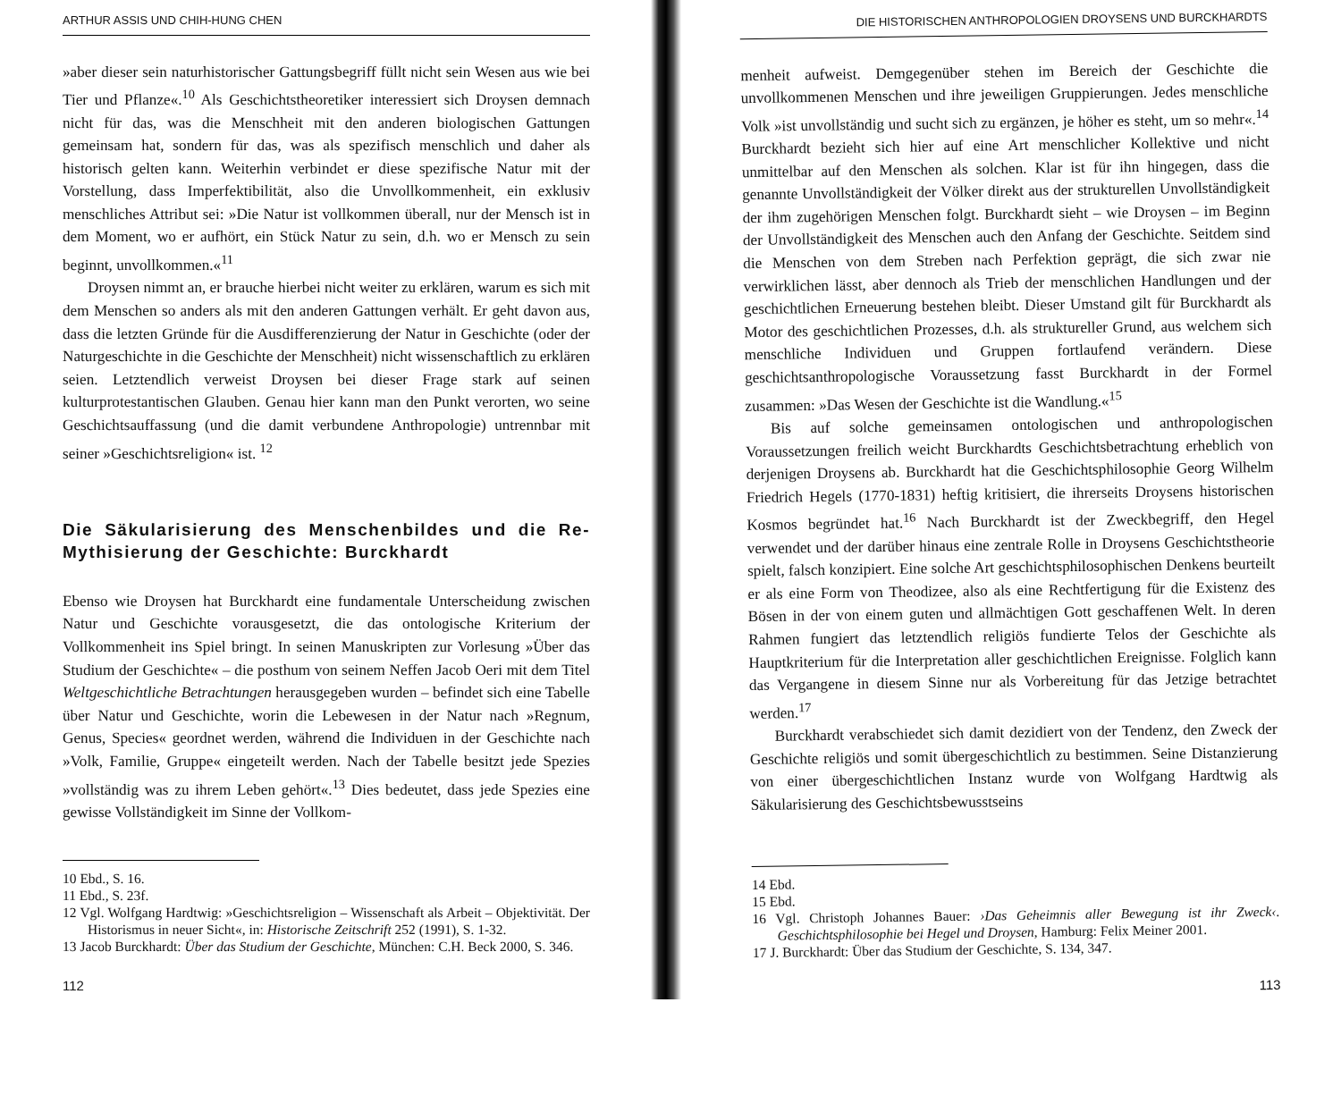ARTHUR ASSIS UND CHIH-HUNG CHEN
»aber dieser sein naturhistorischer Gattungsbegriff füllt nicht sein Wesen aus wie bei Tier und Pflanze«.<sup>10</sup> Als Geschichtstheoretiker interessiert sich Droysen demnach nicht für das, was die Menschheit mit den anderen biologischen Gattungen gemeinsam hat, sondern für das, was als spezifisch menschlich und daher als historisch gelten kann. Weiterhin verbindet er diese spezifische Natur mit der Vorstellung, dass Imperfektibilität, also die Unvollkommenheit, ein exklusiv menschliches Attribut sei: »Die Natur ist vollkommen überall, nur der Mensch ist in dem Moment, wo er aufhört, ein Stück Natur zu sein, d.h. wo er Mensch zu sein beginnt, unvollkommen.«<sup>11</sup>
Droysen nimmt an, er brauche hierbei nicht weiter zu erklären, warum es sich mit dem Menschen so anders als mit den anderen Gattungen verhält. Er geht davon aus, dass die letzten Gründe für die Ausdifferenzierung der Natur in Geschichte (oder der Naturgeschichte in die Geschichte der Menschheit) nicht wissenschaftlich zu erklären seien. Letztendlich verweist Droysen bei dieser Frage stark auf seinen kulturprotestantischen Glauben. Genau hier kann man den Punkt verorten, wo seine Geschichtsauffassung (und die damit verbundene Anthropologie) untrennbar mit seiner »Geschichtsreligion« ist. <sup>12</sup>
Die Säkularisierung des Menschenbildes und die Re-Mythisierung der Geschichte: Burckhardt
Ebenso wie Droysen hat Burckhardt eine fundamentale Unterscheidung zwischen Natur und Geschichte vorausgesetzt, die das ontologische Kriterium der Vollkommenheit ins Spiel bringt. In seinen Manuskripten zur Vorlesung »Über das Studium der Geschichte« – die posthum von seinem Neffen Jacob Oeri mit dem Titel Weltgeschichtliche Betrachtungen herausgegeben wurden – befindet sich eine Tabelle über Natur und Geschichte, worin die Lebewesen in der Natur nach »Regnum, Genus, Species« geordnet werden, während die Individuen in der Geschichte nach »Volk, Familie, Gruppe« eingeteilt werden. Nach der Tabelle besitzt jede Spezies »vollständig was zu ihrem Leben gehört«.<sup>13</sup> Dies bedeutet, dass jede Spezies eine gewisse Vollständigkeit im Sinne der Vollkom-
10 Ebd., S. 16.
11 Ebd., S. 23f.
12 Vgl. Wolfgang Hardtwig: »Geschichtsreligion – Wissenschaft als Arbeit – Objektivität. Der Historismus in neuer Sicht«, in: Historische Zeitschrift 252 (1991), S. 1-32.
13 Jacob Burckhardt: Über das Studium der Geschichte, München: C.H. Beck 2000, S. 346.
112
DIE HISTORISCHEN ANTHROPOLOGIEN DROYSENS UND BURCKHARDTS
menheit aufweist. Demgegenüber stehen im Bereich der Geschichte die unvollkommenen Menschen und ihre jeweiligen Gruppierungen. Jedes menschliche Volk »ist unvollständig und sucht sich zu ergänzen, je höher es steht, um so mehr«.<sup>14</sup> Burckhardt bezieht sich hier auf eine Art menschlicher Kollektive und nicht unmittelbar auf den Menschen als solchen. Klar ist für ihn hingegen, dass die genannte Unvollständigkeit der Völker direkt aus der strukturellen Unvollständigkeit der ihm zugehörigen Menschen folgt. Burckhardt sieht – wie Droysen – im Beginn der Unvollständigkeit des Menschen auch den Anfang der Geschichte. Seitdem sind die Menschen von dem Streben nach Perfektion geprägt, die sich zwar nie verwirklichen lässt, aber dennoch als Trieb der menschlichen Handlungen und der geschichtlichen Erneuerung bestehen bleibt. Dieser Umstand gilt für Burckhardt als Motor des geschichtlichen Prozesses, d.h. als struktureller Grund, aus welchem sich menschliche Individuen und Gruppen fortlaufend verändern. Diese geschichtsanthropologische Voraussetzung fasst Burckhardt in der Formel zusammen: »Das Wesen der Geschichte ist die Wandlung.«<sup>15</sup>
Bis auf solche gemeinsamen ontologischen und anthropologischen Voraussetzungen freilich weicht Burckhardts Geschichtsbetrachtung erheblich von derjenigen Droysens ab. Burckhardt hat die Geschichtsphilosophie Georg Wilhelm Friedrich Hegels (1770-1831) heftig kritisiert, die ihrerseits Droysens historischen Kosmos begründet hat.<sup>16</sup> Nach Burckhardt ist der Zweckbegriff, den Hegel verwendet und der darüber hinaus eine zentrale Rolle in Droysens Geschichtstheorie spielt, falsch konzipiert. Eine solche Art geschichtsphilosophischen Denkens beurteilt er als eine Form von Theodizee, also als eine Rechtfertigung für die Existenz des Bösen in der von einem guten und allmächtigen Gott geschaffenen Welt. In deren Rahmen fungiert das letztendlich religiös fundierte Telos der Geschichte als Hauptkriterium für die Interpretation aller geschichtlichen Ereignisse. Folglich kann das Vergangene in diesem Sinne nur als Vorbereitung für das Jetzige betrachtet werden.<sup>17</sup>
Burckhardt verabschiedet sich damit dezidiert von der Tendenz, den Zweck der Geschichte religiös und somit übergeschichtlich zu bestimmen. Seine Distanzierung von einer übergeschichtlichen Instanz wurde von Wolfgang Hardtwig als Säkularisierung des Geschichtsbewusstseins
14 Ebd.
15 Ebd.
16 Vgl. Christoph Johannes Bauer: ›Das Geheimnis aller Bewegung ist ihr Zweck‹. Geschichtsphilosophie bei Hegel und Droysen, Hamburg: Felix Meiner 2001.
17 J. Burckhardt: Über das Studium der Geschichte, S. 134, 347.
113